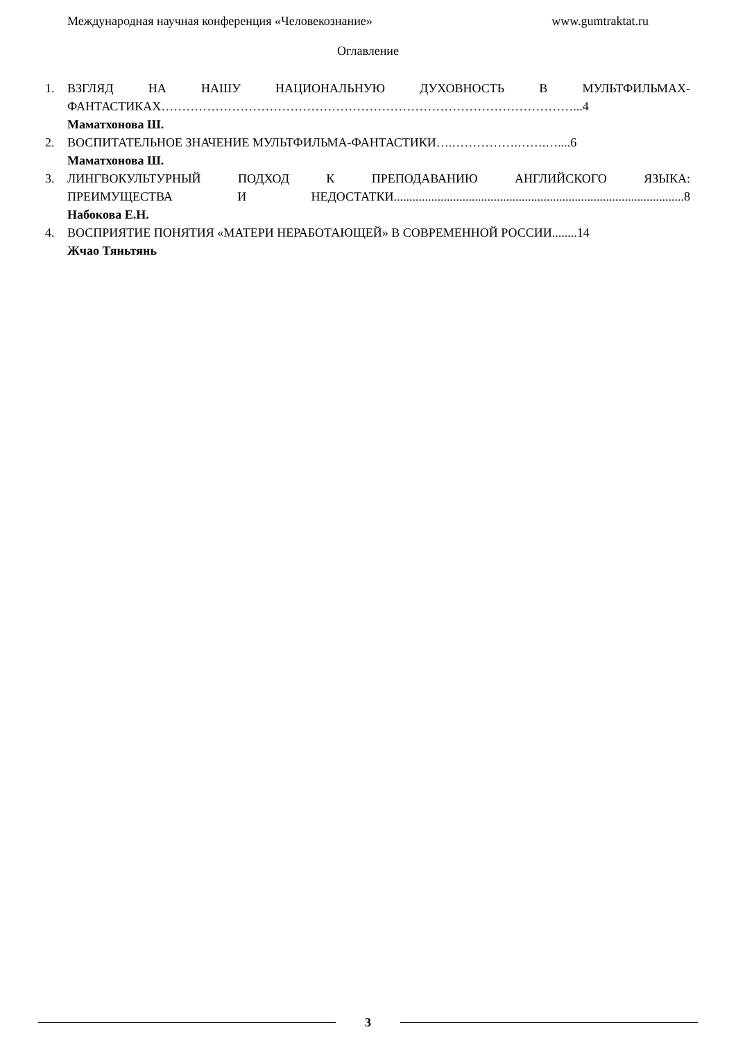Международная научная конференция «Человекознание» www.gumtraktat.ru
Оглавление
1.
ВЗГЛЯД НА НАШУ НАЦИОНАЛЬНУЮ ДУХОВНОСТЬ В МУЛЬТФИЛЬМАХ-
ФАНТАСТИКАХ………………………………………………………………………………………...4
Маматхонова Ш.
2.
ВОСПИТАТЕЛЬНОЕ ЗНАЧЕНИЕ МУЛЬТФИЛЬМА-ФАНТАСТИКИ….…………….…….…....6
Маматхонова Ш.
3.
ЛИНГВОКУЛЬТУРНЫЙ ПОДХОД К ПРЕПОДАВАНИЮ АНГЛИЙСКОГО ЯЗЫКА:
ПРЕИМУЩЕСТВА И НЕДОСТАТКИ.............................................................................................8
Набокова Е.Н.
4.
ВОСПРИЯТИЕ ПОНЯТИЯ «МАТЕРИ НЕРАБОТАЮЩЕЙ» В СОВРЕМЕННОЙ РОССИИ........14
Жчао Тяньтянь
3